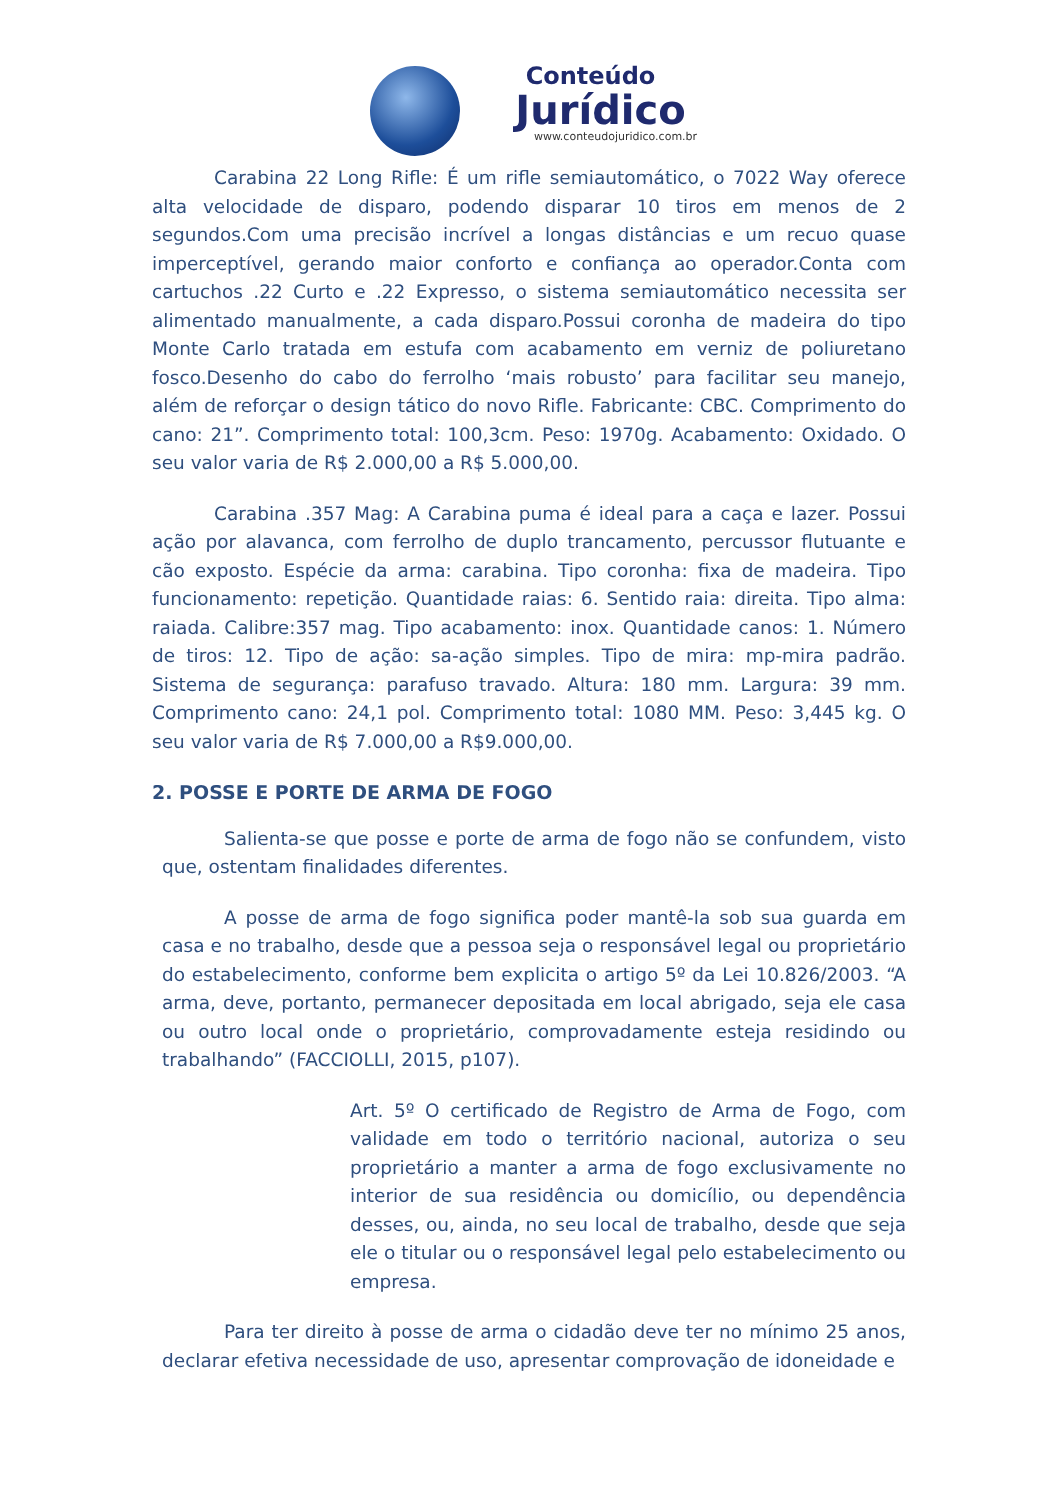Conteúdo
Jurídico
www.conteudojuridico.com.br
Carabina 22 Long Rifle: É um rifle semiautomático, o 7022 Way oferece alta velocidade de disparo, podendo disparar 10 tiros em menos de 2 segundos.Com uma precisão incrível a longas distâncias e um recuo quase imperceptível, gerando maior conforto e confiança ao operador.Conta com cartuchos .22 Curto e .22 Expresso, o sistema semiautomático necessita ser alimentado manualmente, a cada disparo.Possui coronha de madeira do tipo Monte Carlo tratada em estufa com acabamento em verniz de poliuretano fosco.Desenho do cabo do ferrolho ‘mais robusto’ para facilitar seu manejo, além de reforçar o design tático do novo Rifle. Fabricante: CBC. Comprimento do cano: 21”. Comprimento total: 100,3cm. Peso: 1970g. Acabamento: Oxidado. O seu valor varia de R$ 2.000,00 a R$ 5.000,00.
Carabina .357 Mag: A Carabina puma é ideal para a caça e lazer. Possui ação por alavanca, com ferrolho de duplo trancamento, percussor flutuante e cão exposto. Espécie da arma: carabina. Tipo coronha: fixa de madeira. Tipo funcionamento: repetição. Quantidade raias: 6. Sentido raia: direita. Tipo alma: raiada. Calibre:357 mag. Tipo acabamento: inox. Quantidade canos: 1. Número de tiros: 12. Tipo de ação: sa-ação simples. Tipo de mira: mp-mira padrão. Sistema de segurança: parafuso travado. Altura: 180 mm. Largura: 39 mm. Comprimento cano: 24,1 pol. Comprimento total: 1080 MM. Peso: 3,445 kg. O seu valor varia de R$ 7.000,00 a R$9.000,00.
2. POSSE E PORTE DE ARMA DE FOGO
Salienta-se que posse e porte de arma de fogo não se confundem, visto que, ostentam finalidades diferentes.
A posse de arma de fogo significa poder mantê-la sob sua guarda em casa e no trabalho, desde que a pessoa seja o responsável legal ou proprietário do estabelecimento, conforme bem explicita o artigo 5º da Lei 10.826/2003. “A arma, deve, portanto, permanecer depositada em local abrigado, seja ele casa ou outro local onde o proprietário, comprovadamente esteja residindo ou trabalhando” (FACCIOLLI, 2015, p107).
Art. 5º O certificado de Registro de Arma de Fogo, com validade em todo o território nacional, autoriza o seu proprietário a manter a arma de fogo exclusivamente no interior de sua residência ou domicílio, ou dependência desses, ou, ainda, no seu local de trabalho, desde que seja ele o titular ou o responsável legal pelo estabelecimento ou empresa.
Para ter direito à posse de arma o cidadão deve ter no mínimo 25 anos, declarar efetiva necessidade de uso, apresentar comprovação de idoneidade e